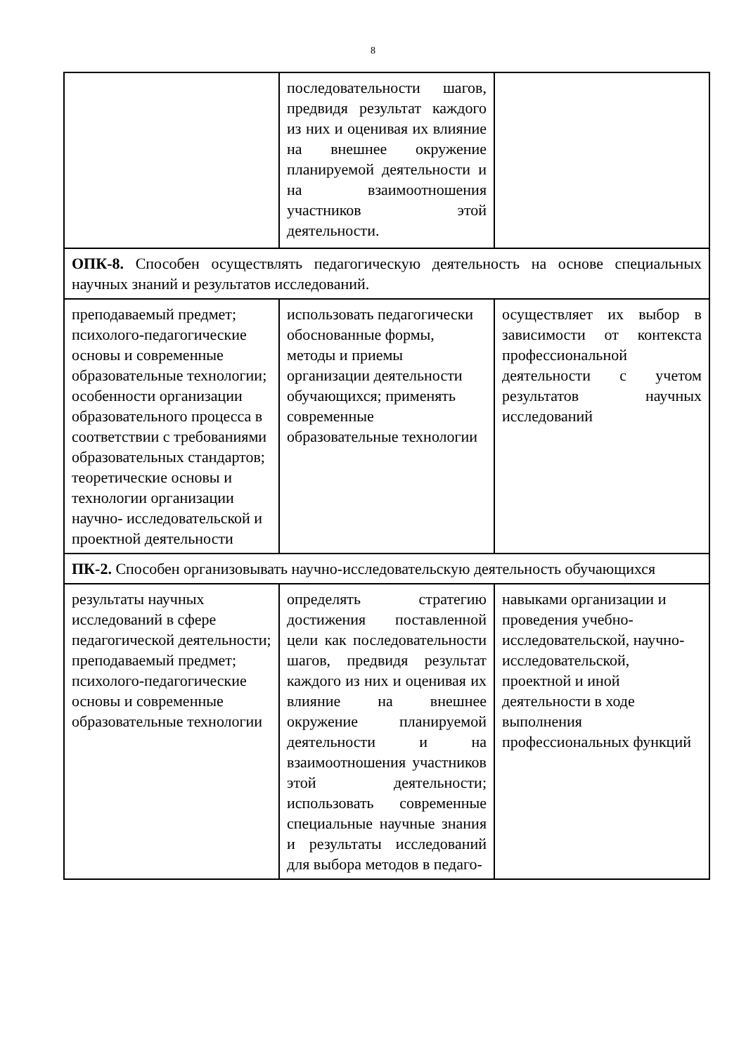8
| | последовательности шагов, предвидя результат каждого из них и оценивая их влияние на внешнее окружение планируемой деятельности и на взаимоотношения участников этой деятельности. | |
| ОПК-8. Способен осуществлять педагогическую деятельность на основе специальных научных знаний и результатов исследований. | | |
| преподаваемый предмет; психолого-педагогические основы и современные образовательные технологии; особенности организации образовательного процесса в соответствии с требованиями образовательных стандартов; теоретические основы и технологии организации научно- исследовательской и проектной деятельности | использовать педагогически обоснованные формы, методы и приемы организации деятельности обучающихся; применять современные образовательные технологии | осуществляет их выбор в зависимости от контекста профессиональной деятельности с учетом результатов научных исследований |
| ПК-2. Способен организовывать научно-исследовательскую деятельность обучающихся | | |
| результаты научных исследований в сфере педагогической деятельности; преподаваемый предмет; психолого-педагогические основы и современные образовательные технологии | определять стратегию достижения поставленной цели как последовательности шагов, предвидя результат каждого из них и оценивая их влияние на внешнее окружение планируемой деятельности и на взаимоотношения участников этой деятельности; использовать современные специальные научные знания и результаты исследований для выбора методов в педаго- | навыками организации и проведения учебно-исследовательской, научно-исследовательской, проектной и иной деятельности в ходе выполнения профессиональных функций |